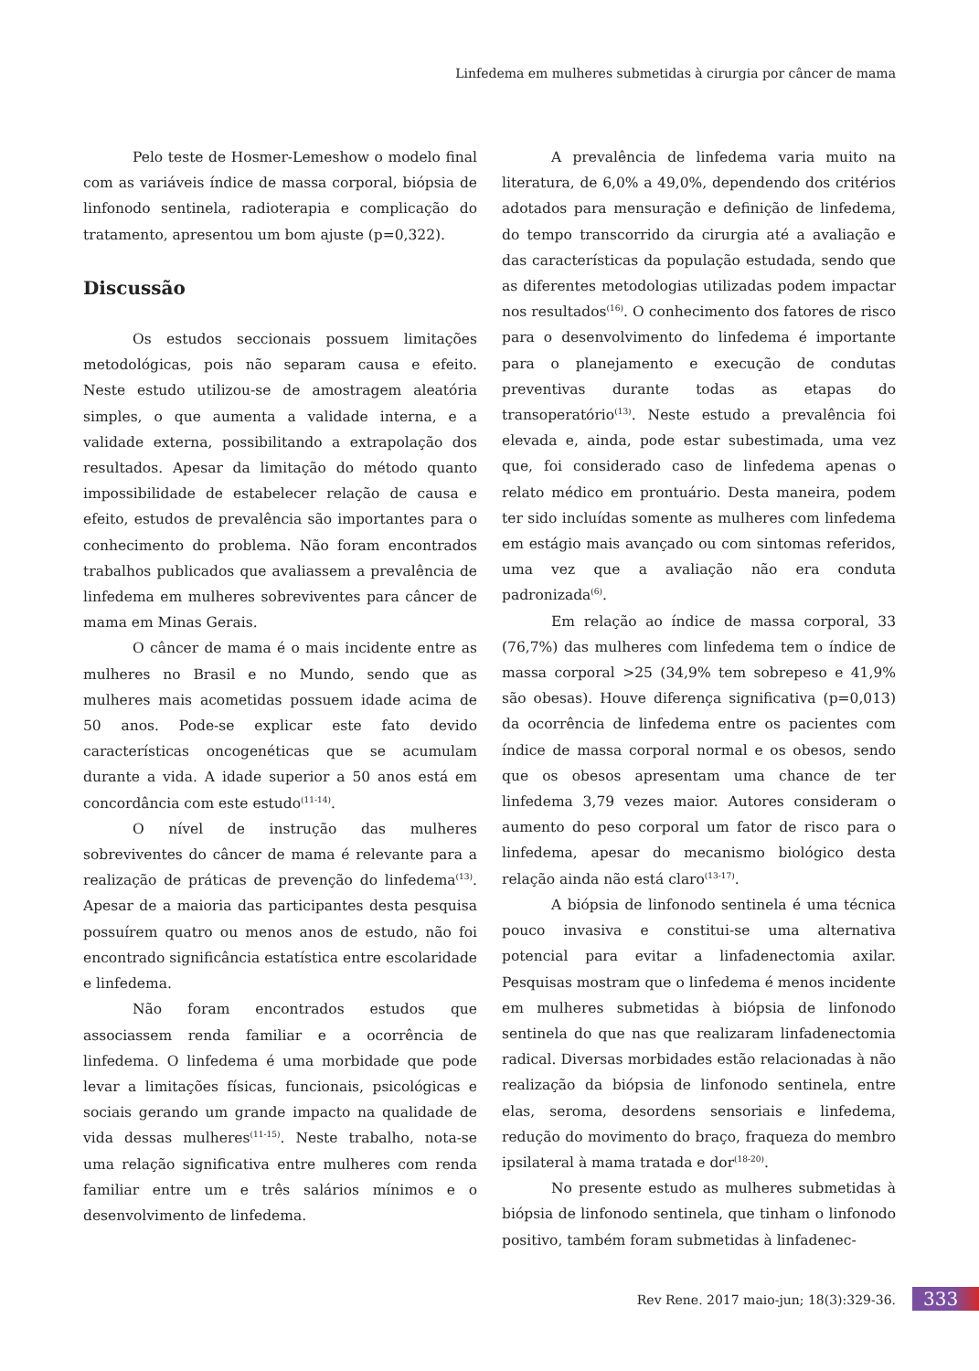Linfedema em mulheres submetidas à cirurgia por câncer de mama
Pelo teste de Hosmer-Lemeshow o modelo final com as variáveis índice de massa corporal, biópsia de linfonodo sentinela, radioterapia e complicação do tratamento, apresentou um bom ajuste (p=0,322).
Discussão
Os estudos seccionais possuem limitações metodológicas, pois não separam causa e efeito. Neste estudo utilizou-se de amostragem aleatória simples, o que aumenta a validade interna, e a validade externa, possibilitando a extrapolação dos resultados. Apesar da limitação do método quanto impossibilidade de estabelecer relação de causa e efeito, estudos de prevalência são importantes para o conhecimento do problema. Não foram encontrados trabalhos publicados que avaliassem a prevalência de linfedema em mulheres sobreviventes para câncer de mama em Minas Gerais.
O câncer de mama é o mais incidente entre as mulheres no Brasil e no Mundo, sendo que as mulheres mais acometidas possuem idade acima de 50 anos. Pode-se explicar este fato devido características oncogenéticas que se acumulam durante a vida. A idade superior a 50 anos está em concordância com este estudo<sup>(11-14)</sup>.
O nível de instrução das mulheres sobreviventes do câncer de mama é relevante para a realização de práticas de prevenção do linfedema<sup>(13)</sup>. Apesar de a maioria das participantes desta pesquisa possuírem quatro ou menos anos de estudo, não foi encontrado significância estatística entre escolaridade e linfedema.
Não foram encontrados estudos que associassem renda familiar e a ocorrência de linfedema. O linfedema é uma morbidade que pode levar a limitações físicas, funcionais, psicológicas e sociais gerando um grande impacto na qualidade de vida dessas mulheres<sup>(11-15)</sup>. Neste trabalho, nota-se uma relação significativa entre mulheres com renda familiar entre um e três salários mínimos e o desenvolvimento de linfedema.
A prevalência de linfedema varia muito na literatura, de 6,0% a 49,0%, dependendo dos critérios adotados para mensuração e definição de linfedema, do tempo transcorrido da cirurgia até a avaliação e das características da população estudada, sendo que as diferentes metodologias utilizadas podem impactar nos resultados<sup>(16)</sup>. O conhecimento dos fatores de risco para o desenvolvimento do linfedema é importante para o planejamento e execução de condutas preventivas durante todas as etapas do transoperatório<sup>(13)</sup>. Neste estudo a prevalência foi elevada e, ainda, pode estar subestimada, uma vez que, foi considerado caso de linfedema apenas o relato médico em prontuário. Desta maneira, podem ter sido incluídas somente as mulheres com linfedema em estágio mais avançado ou com sintomas referidos, uma vez que a avaliação não era conduta padronizada<sup>(6)</sup>.
Em relação ao índice de massa corporal, 33 (76,7%) das mulheres com linfedema tem o índice de massa corporal >25 (34,9% tem sobrepeso e 41,9% são obesas). Houve diferença significativa (p=0,013) da ocorrência de linfedema entre os pacientes com índice de massa corporal normal e os obesos, sendo que os obesos apresentam uma chance de ter linfedema 3,79 vezes maior. Autores consideram o aumento do peso corporal um fator de risco para o linfedema, apesar do mecanismo biológico desta relação ainda não está claro<sup>(13-17)</sup>.
A biópsia de linfonodo sentinela é uma técnica pouco invasiva e constitui-se uma alternativa potencial para evitar a linfadenectomia axilar. Pesquisas mostram que o linfedema é menos incidente em mulheres submetidas à biópsia de linfonodo sentinela do que nas que realizaram linfadenectomia radical. Diversas morbidades estão relacionadas à não realização da biópsia de linfonodo sentinela, entre elas, seroma, desordens sensoriais e linfedema, redução do movimento do braço, fraqueza do membro ipsilateral à mama tratada e dor<sup>(18-20)</sup>.
No presente estudo as mulheres submetidas à biópsia de linfonodo sentinela, que tinham o linfonodo positivo, também foram submetidas à linfadenec-
Rev Rene. 2017 maio-jun; 18(3):329-36.
333